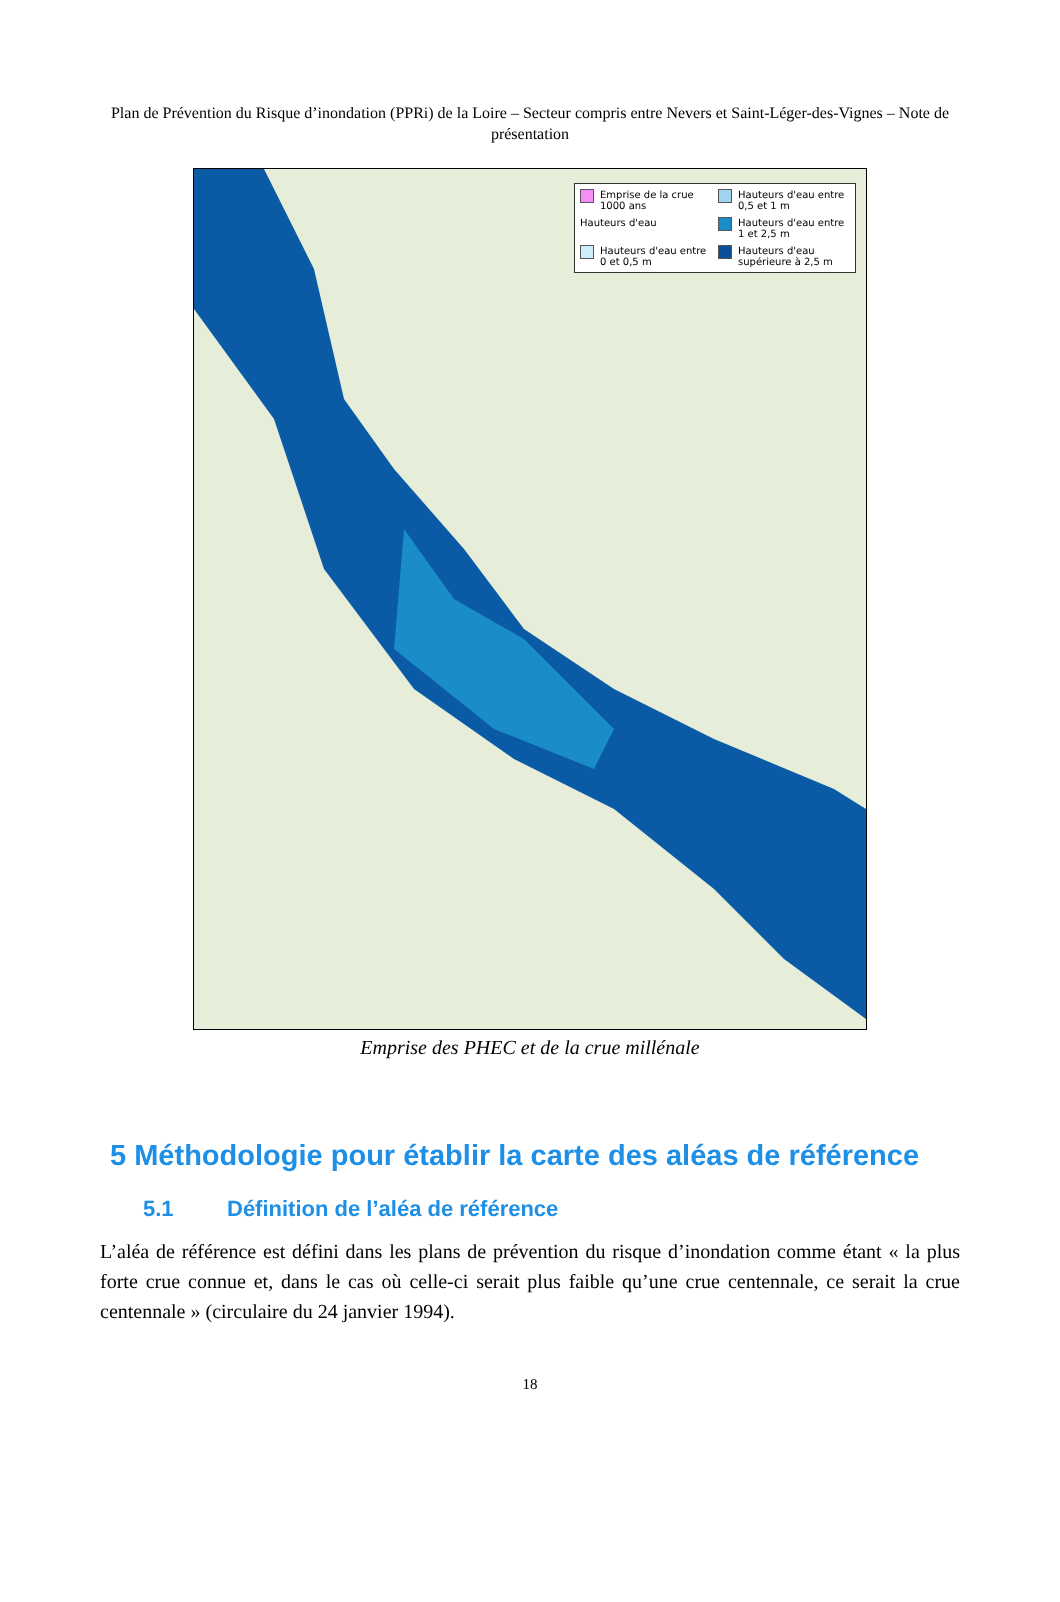Plan de Prévention du Risque d’inondation (PPRi) de la Loire – Secteur compris entre Nevers et Saint-Léger-des-Vignes – Note de présentation
Emprise de la crue 1000 ans
Hauteurs d'eau entre 0,5 et 1 m
Hauteurs d'eau
Hauteurs d'eau entre 1 et 2,5 m
Hauteurs d'eau entre 0 et 0,5 m
Hauteurs d'eau supérieure à 2,5 m
Emprise des PHEC et de la crue millénale
5 Méthodologie pour établir la carte des aléas de référence
5.1 Définition de l’aléa de référence
L’aléa de référence est défini dans les plans de prévention du risque d’inondation comme étant « la plus forte crue connue et, dans le cas où celle-ci serait plus faible qu’une crue centennale, ce serait la crue centennale » (circulaire du 24 janvier 1994).
18